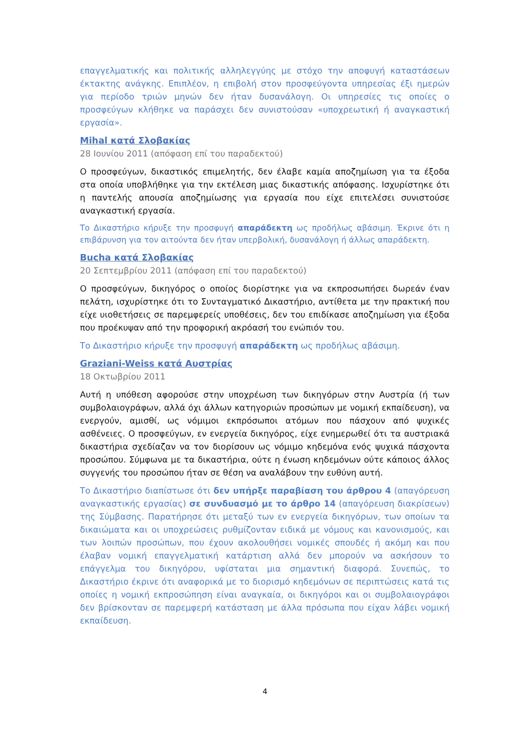επαγγελματικής και πολιτικής αλληλεγγύης με στόχο την αποφυγή καταστάσεων έκτακτης ανάγκης. Επιπλέον, η επιβολή στον προσφεύγοντα υπηρεσίας έξι ημερών για περίοδο τριών μηνών δεν ήταν δυσανάλογη. Οι υπηρεσίες τις οποίες ο προσφεύγων κλήθηκε να παράσχει δεν συνιστούσαν «υποχρεωτική ή αναγκαστική εργασία».
Mihal κατά Σλοβακίας
28 Ιουνίου 2011 (απόφαση επί του παραδεκτού)
Ο προσφεύγων, δικαστικός επιμελητής, δεν έλαβε καμία αποζημίωση για τα έξοδα στα οποία υποβλήθηκε για την εκτέλεση μιας δικαστικής απόφασης. Ισχυρίστηκε ότι η παντελής απουσία αποζημίωσης για εργασία που είχε επιτελέσει συνιστούσε αναγκαστική εργασία.
Το Δικαστήριο κήρυξε την προσφυγή απαράδεκτη ως προδήλως αβάσιμη. Έκρινε ότι η επιβάρυνση για τον αιτούντα δεν ήταν υπερβολική, δυσανάλογη ή άλλως απαράδεκτη.
Bucha κατά Σλοβακίας
20 Σεπτεμβρίου 2011 (απόφαση επί του παραδεκτού)
Ο προσφεύγων, δικηγόρος ο οποίος διορίστηκε για να εκπροσωπήσει δωρεάν έναν πελάτη, ισχυρίστηκε ότι το Συνταγματικό Δικαστήριο, αντίθετα με την πρακτική που είχε υιοθετήσεις σε παρεμφερείς υποθέσεις, δεν του επιδίκασε αποζημίωση για έξοδα που προέκυψαν από την προφορική ακρόασή του ενώπιόν του.
Το Δικαστήριο κήρυξε την προσφυγή απαράδεκτη ως προδήλως αβάσιμη.
Graziani-Weiss κατά Αυστρίας
18 Οκτωβρίου 2011
Αυτή η υπόθεση αφορούσε στην υποχρέωση των δικηγόρων στην Αυστρία (ή των συμβολαιογράφων, αλλά όχι άλλων κατηγοριών προσώπων με νομική εκπαίδευση), να ενεργούν, αμισθί, ως νόμιμοι εκπρόσωποι ατόμων που πάσχουν από ψυχικές ασθένειες. Ο προσφεύγων, εν ενεργεία δικηγόρος, είχε ενημερωθεί ότι τα αυστριακά δικαστήρια σχεδίαζαν να τον διορίσουν ως νόμιμο κηδεμόνα ενός ψυχικά πάσχοντα προσώπου. Σύμφωνα με τα δικαστήρια, ούτε η ένωση κηδεμόνων ούτε κάποιος άλλος συγγενής του προσώπου ήταν σε θέση να αναλάβουν την ευθύνη αυτή.
Το Δικαστήριο διαπίστωσε ότι δεν υπήρξε παραβίαση του άρθρου 4 (απαγόρευση αναγκαστικής εργασίας) σε συνδυασμό με το άρθρο 14 (απαγόρευση διακρίσεων) της Σύμβασης. Παρατήρησε ότι μεταξύ των εν ενεργεία δικηγόρων, των οποίων τα δικαιώματα και οι υποχρεώσεις ρυθμίζονταν ειδικά με νόμους και κανονισμούς, και των λοιπών προσώπων, που έχουν ακολουθήσει νομικές σπουδές ή ακόμη και που έλαβαν νομική επαγγελματική κατάρτιση αλλά δεν μπορούν να ασκήσουν το επάγγελμα του δικηγόρου, υφίσταται μια σημαντική διαφορά. Συνεπώς, το Δικαστήριο έκρινε ότι αναφορικά με το διορισμό κηδεμόνων σε περιπτώσεις κατά τις οποίες η νομική εκπροσώπηση είναι αναγκαία, οι δικηγόροι και οι συμβολαιογράφοι δεν βρίσκονταν σε παρεμφερή κατάσταση με άλλα πρόσωπα που είχαν λάβει νομική εκπαίδευση.
4